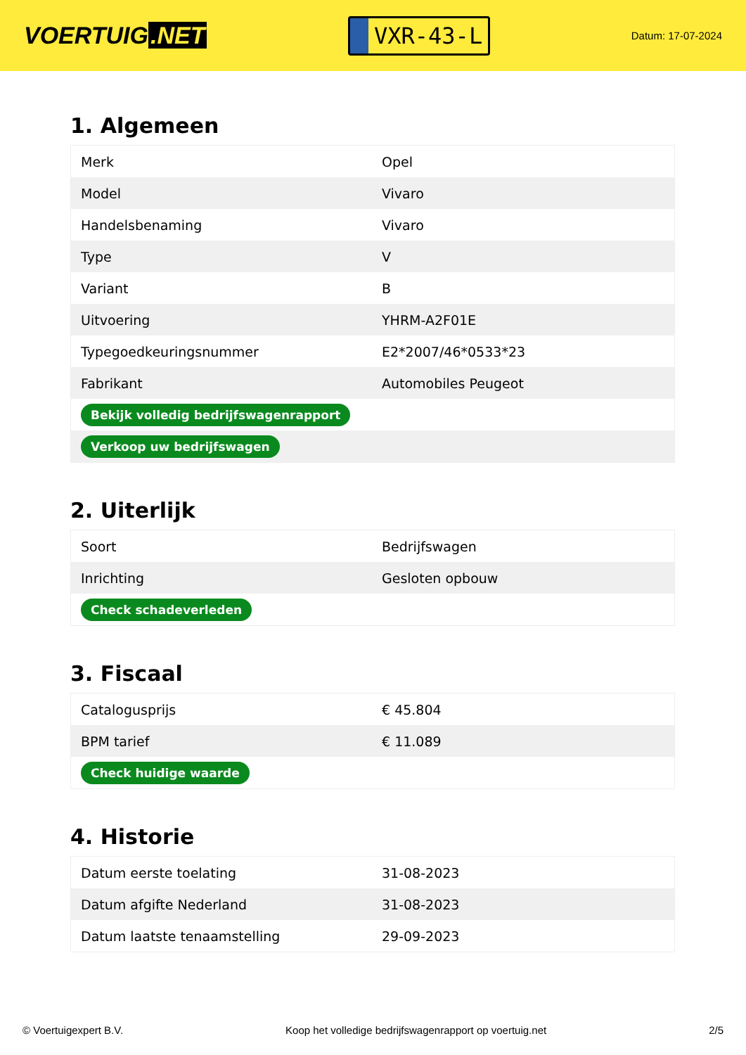VOERTUIG.NET
VXR-43-L
Datum: 17-07-2024
1. Algemeen
| Merk | Opel |
| Model | Vivaro |
| Handelsbenaming | Vivaro |
| Type | V |
| Variant | B |
| Uitvoering | YHRM-A2F01E |
| Typegoedkeuringsnummer | E2*2007/46*0533*23 |
| Fabrikant | Automobiles Peugeot |
| Bekijk volledig bedrijfswagenrapport | |
| Verkoop uw bedrijfswagen | |
2. Uiterlijk
| Soort | Bedrijfswagen |
| Inrichting | Gesloten opbouw |
| Check schadeverleden | |
3. Fiscaal
| Catalogusprijs | € 45.804 |
| BPM tarief | € 11.089 |
| Check huidige waarde | |
4. Historie
| Datum eerste toelating | 31-08-2023 |
| Datum afgifte Nederland | 31-08-2023 |
| Datum laatste tenaamstelling | 29-09-2023 |
© Voertuigexpert B.V. Koop het volledige bedrijfswagenrapport op voertuig.net 2/5